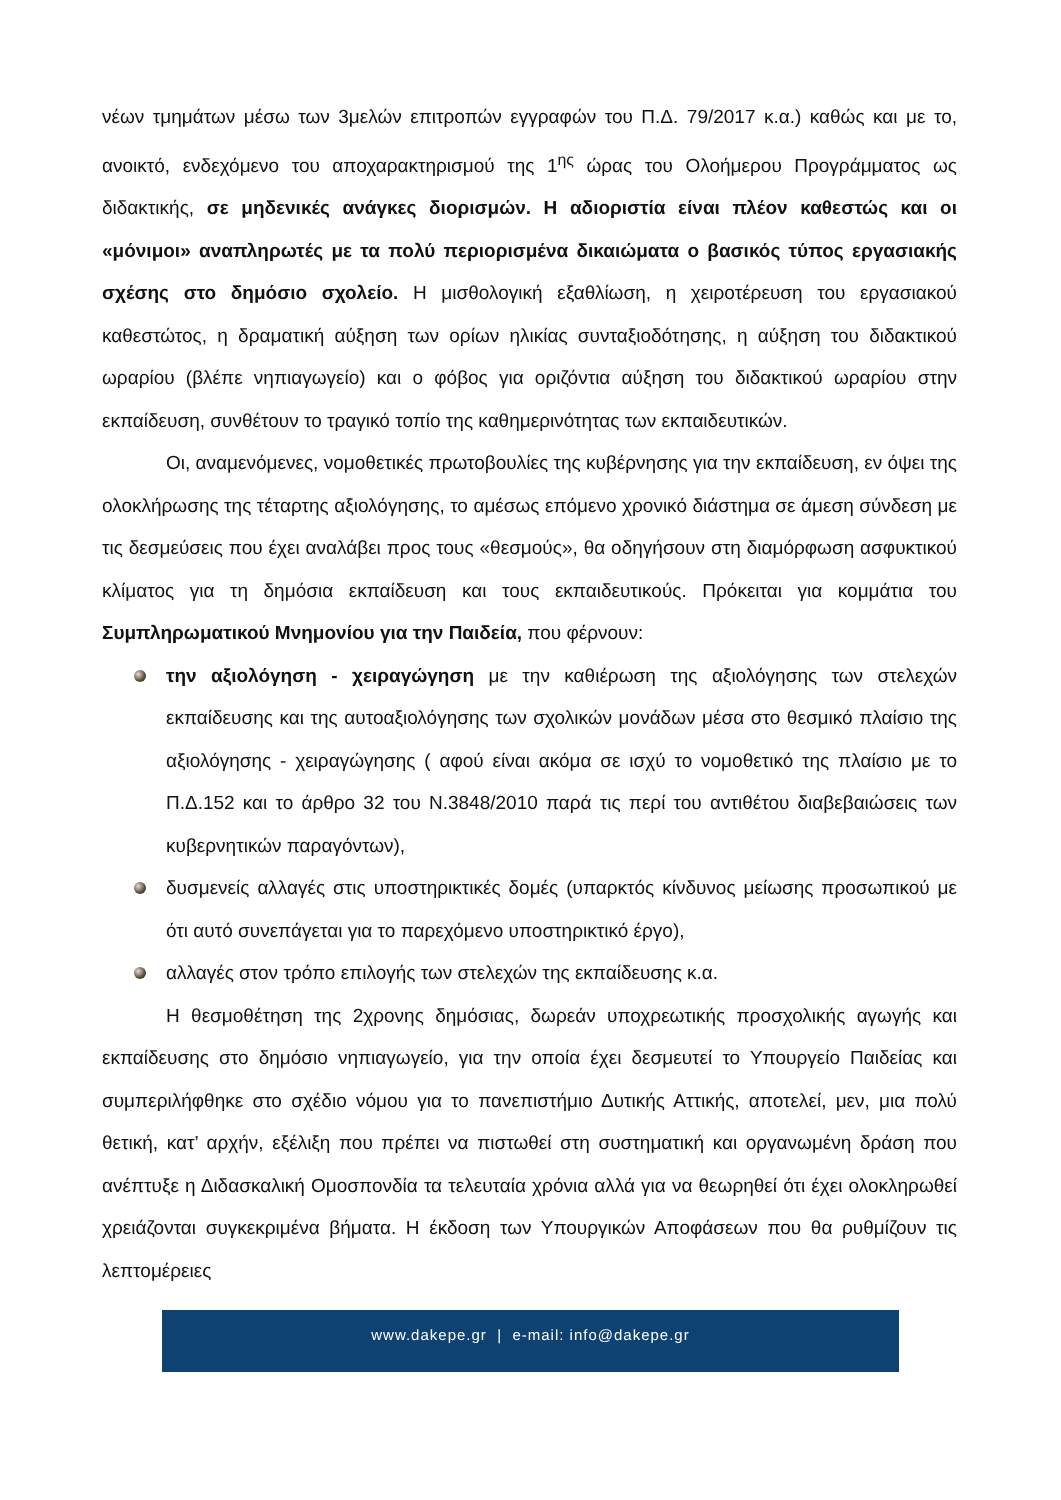νέων τμημάτων μέσω των 3μελών επιτροπών εγγραφών του Π.Δ. 79/2017 κ.α.) καθώς και με το, ανοικτό, ενδεχόμενο του αποχαρακτηρισμού της 1<sup>ης</sup> ώρας του Ολοήμερου Προγράμματος ως διδακτικής, σε μηδενικές ανάγκες διορισμών. Η αδιοριστία είναι πλέον καθεστώς και οι «μόνιμοι» αναπληρωτές με τα πολύ περιορισμένα δικαιώματα ο βασικός τύπος εργασιακής σχέσης στο δημόσιο σχολείο. Η μισθολογική εξαθλίωση, η χειροτέρευση του εργασιακού καθεστώτος, η δραματική αύξηση των ορίων ηλικίας συνταξιοδότησης, η αύξηση του διδακτικού ωραρίου (βλέπε νηπιαγωγείο) και ο φόβος για οριζόντια αύξηση του διδακτικού ωραρίου στην εκπαίδευση, συνθέτουν το τραγικό τοπίο της καθημερινότητας των εκπαιδευτικών.
Οι, αναμενόμενες, νομοθετικές πρωτοβουλίες της κυβέρνησης για την εκπαίδευση, εν όψει της ολοκλήρωσης της τέταρτης αξιολόγησης, το αμέσως επόμενο χρονικό διάστημα σε άμεση σύνδεση με τις δεσμεύσεις που έχει αναλάβει προς τους «θεσμούς», θα οδηγήσουν στη διαμόρφωση ασφυκτικού κλίματος για τη δημόσια εκπαίδευση και τους εκπαιδευτικούς. Πρόκειται για κομμάτια του Συμπληρωματικού Μνημονίου για την Παιδεία, που φέρνουν:
την αξιολόγηση - χειραγώγηση με την καθιέρωση της αξιολόγησης των στελεχών εκπαίδευσης και της αυτοαξιολόγησης των σχολικών μονάδων μέσα στο θεσμικό πλαίσιο της αξιολόγησης - χειραγώγησης ( αφού είναι ακόμα σε ισχύ το νομοθετικό της πλαίσιο με το Π.Δ.152 και το άρθρο 32 του Ν.3848/2010 παρά τις περί του αντιθέτου διαβεβαιώσεις των κυβερνητικών παραγόντων),
δυσμενείς αλλαγές στις υποστηρικτικές δομές (υπαρκτός κίνδυνος μείωσης προσωπικού με ότι αυτό συνεπάγεται για το παρεχόμενο υποστηρικτικό έργο),
αλλαγές στον τρόπο επιλογής των στελεχών της εκπαίδευσης κ.α.
Η θεσμοθέτηση της 2χρονης δημόσιας, δωρεάν υποχρεωτικής προσχολικής αγωγής και εκπαίδευσης στο δημόσιο νηπιαγωγείο, για την οποία έχει δεσμευτεί το Υπουργείο Παιδείας και συμπεριλήφθηκε στο σχέδιο νόμου για το πανεπιστήμιο Δυτικής Αττικής, αποτελεί, μεν, μια πολύ θετική, κατ’ αρχήν, εξέλιξη που πρέπει να πιστωθεί στη συστηματική και οργανωμένη δράση που ανέπτυξε η Διδασκαλική Ομοσπονδία τα τελευταία χρόνια αλλά για να θεωρηθεί ότι έχει ολοκληρωθεί χρειάζονται συγκεκριμένα βήματα. Η έκδοση των Υπουργικών Αποφάσεων που θα ρυθμίζουν τις λεπτομέρειες
www.dakepe.gr | e-mail: info@dakepe.gr